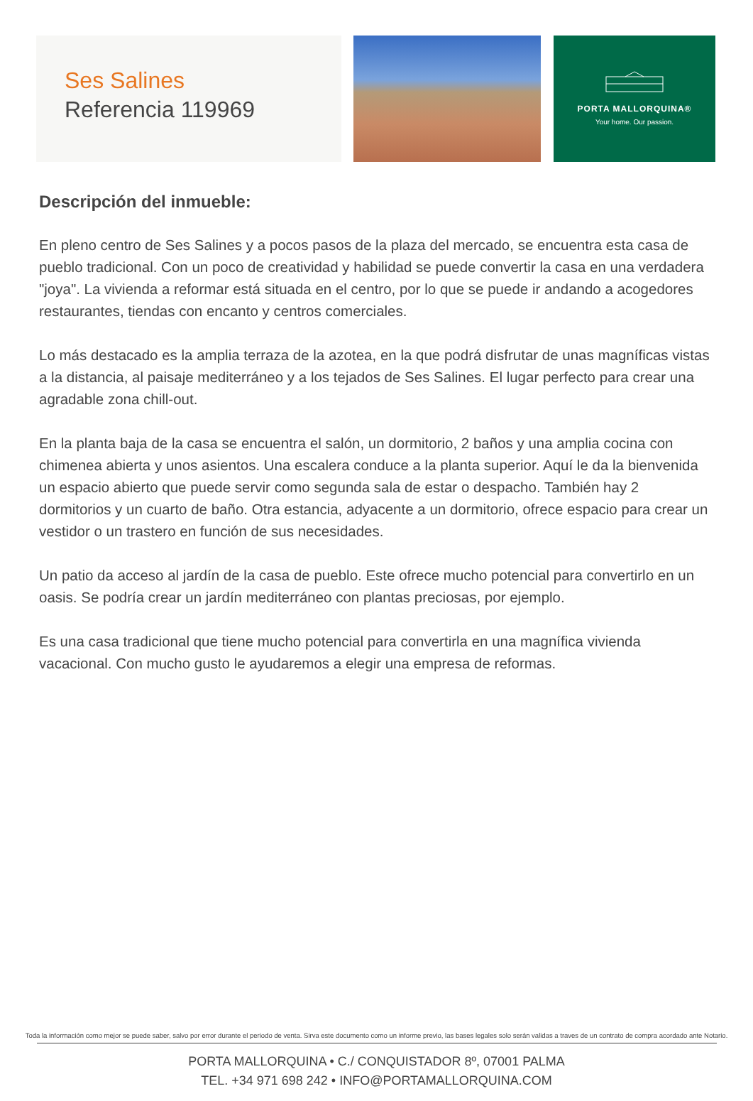Ses Salines
Referencia 119969
PORTA MALLORQUINA®
Your home. Our passion.
Descripción del inmueble:
En pleno centro de Ses Salines y a pocos pasos de la plaza del mercado, se encuentra esta casa de pueblo tradicional. Con un poco de creatividad y habilidad se puede convertir la casa en una verdadera "joya". La vivienda a reformar está situada en el centro, por lo que se puede ir andando a acogedores restaurantes, tiendas con encanto y centros comerciales.
Lo más destacado es la amplia terraza de la azotea, en la que podrá disfrutar de unas magníficas vistas a la distancia, al paisaje mediterráneo y a los tejados de Ses Salines. El lugar perfecto para crear una agradable zona chill-out.
En la planta baja de la casa se encuentra el salón, un dormitorio, 2 baños y una amplia cocina con chimenea abierta y unos asientos. Una escalera conduce a la planta superior. Aquí le da la bienvenida un espacio abierto que puede servir como segunda sala de estar o despacho. También hay 2 dormitorios y un cuarto de baño. Otra estancia, adyacente a un dormitorio, ofrece espacio para crear un vestidor o un trastero en función de sus necesidades.
Un patio da acceso al jardín de la casa de pueblo. Este ofrece mucho potencial para convertirlo en un oasis. Se podría crear un jardín mediterráneo con plantas preciosas, por ejemplo.
Es una casa tradicional que tiene mucho potencial para convertirla en una magnífica vivienda vacacional. Con mucho gusto le ayudaremos a elegir una empresa de reformas.
Toda la información como mejor se puede saber, salvo por error durante el periodo de venta. Sirva este documento como un informe previo, las bases legales solo serán validas a traves de un contrato de compra acordado ante Notario.
PORTA MALLORQUINA • C./ CONQUISTADOR 8º, 07001 PALMA
TEL. +34 971 698 242 • INFO@PORTAMALLORQUINA.COM